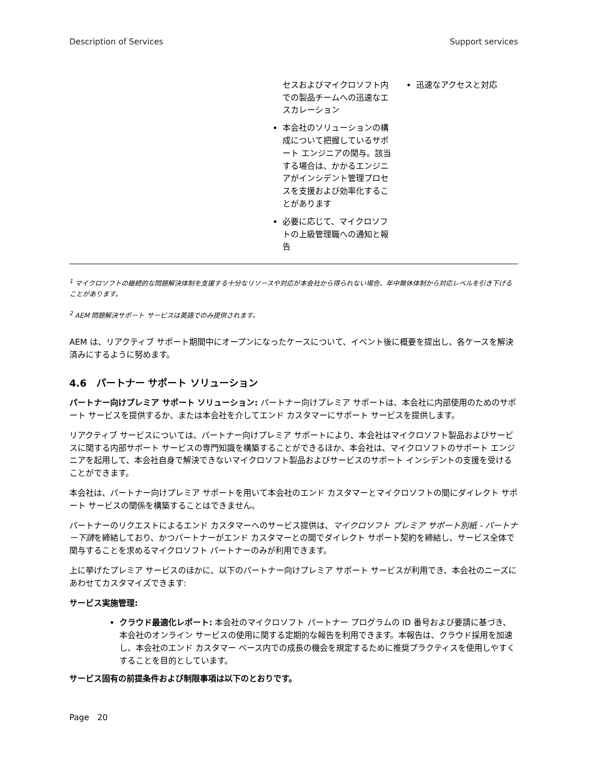Description of Services Support services
| | セスおよびマイクロソフト内での製品チームへの迅速なエスカレーション 本会社のソリューションの構成について把握しているサポート エンジニアの関与。該当する場合は、かかるエンジニアがインシデント管理プロセスを支援および効率化することがあります 必要に応じて、マイクロソフトの上級管理職への通知と報告 | 迅速なアクセスと対応 |
<sup>1</sup> マイクロソフトの継続的な問題解決体制を支援する十分なリソースや対応が本会社から得られない場合、年中無休体制から対応レベルを引き下げることがあります。
<sup>2</sup> AEM 問題解決サポート サービスは英語でのみ提供されます。
AEM は、リアクティブ サポート期間中にオープンになったケースについて、イベント後に概要を提出し、各ケースを解決済みにするように努めます。
4.6　パートナー サポート ソリューション
パートナー向けプレミア サポート ソリューション: パートナー向けプレミア サポートは、本会社に内部使用のためのサポート サービスを提供するか、または本会社を介してエンド カスタマーにサポート サービスを提供します。
リアクティブ サービスについては、パートナー向けプレミア サポートにより、本会社はマイクロソフト製品およびサービスに関する内部サポート サービスの専門知識を構築することができるほか、本会社は、マイクロソフトのサポート エンジニアを起用して、本会社自身で解決できないマイクロソフト製品およびサービスのサポート インシデントの支援を受けることができます。
本会社は、パートナー向けプレミア サポートを用いて本会社のエンド カスタマーとマイクロソフトの間にダイレクト サポート サービスの関係を構築することはできません。
パートナーのリクエストによるエンド カスタマーへのサービス提供は、マイクロソフト プレミア サポート別紙 - パートナー下請を締結しており、かつパートナーがエンド カスタマーとの間でダイレクト サポート契約を締結し、サービス全体で関与することを求めるマイクロソフト パートナーのみが利用できます。
上に挙げたプレミア サービスのほかに、以下のパートナー向けプレミア サポート サービスが利用でき、本会社のニーズにあわせてカスタマイズできます:
サービス実施管理:
クラウド最適化レポート: 本会社のマイクロソフト パートナー プログラムの ID 番号および要請に基づき、本会社のオンライン サービスの使用に関する定期的な報告を利用できます。本報告は、クラウド採用を加速し、本会社のエンド カスタマー ベース内での成長の機会を規定するために推奨プラクティスを使用しやすくすることを目的としています。
サービス固有の前提条件および制限事項は以下のとおりです。
Page　20